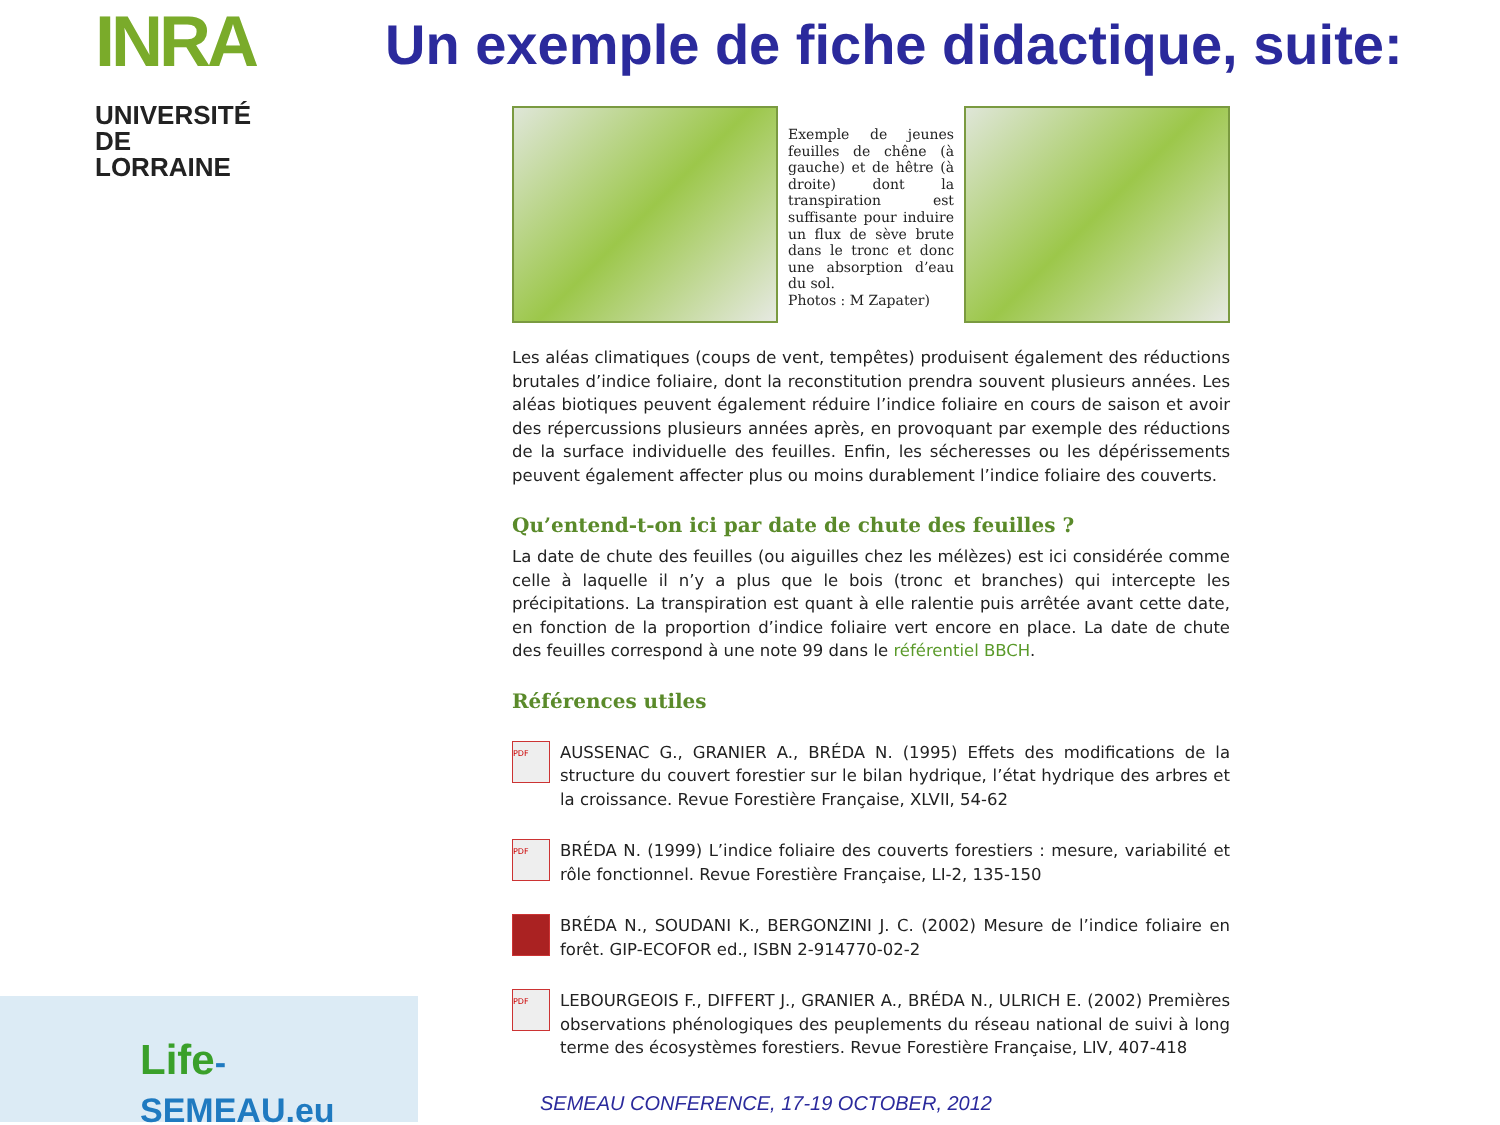INRA
UNIVERSITÉ
DE LORRAINE
Un exemple de fiche didactique, suite:
Exemple de jeunes feuilles de chêne (à gauche) et de hêtre (à droite) dont la transpiration est suffisante pour induire un flux de sève brute dans le tronc et donc une absorption d’eau du sol.
Photos : M Zapater)
Les aléas climatiques (coups de vent, tempêtes) produisent également des réductions brutales d’indice foliaire, dont la reconstitution prendra souvent plusieurs années. Les aléas biotiques peuvent également réduire l’indice foliaire en cours de saison et avoir des répercussions plusieurs années après, en provoquant par exemple des réductions de la surface individuelle des feuilles. Enfin, les sécheresses ou les dépérissements peuvent également affecter plus ou moins durablement l’indice foliaire des couverts.
Qu’entend-t-on ici par date de chute des feuilles ?
La date de chute des feuilles (ou aiguilles chez les mélèzes) est ici considérée comme celle à laquelle il n’y a plus que le bois (tronc et branches) qui intercepte les précipitations. La transpiration est quant à elle ralentie puis arrêtée avant cette date, en fonction de la proportion d’indice foliaire vert encore en place. La date de chute des feuilles correspond à une note 99 dans le référentiel BBCH.
Références utiles
PDF
AUSSENAC G., GRANIER A., BRÉDA N. (1995) Effets des modifications de la structure du couvert forestier sur le bilan hydrique, l’état hydrique des arbres et la croissance. Revue Forestière Française, XLVII, 54-62
PDF
BRÉDA N. (1999) L’indice foliaire des couverts forestiers : mesure, variabilité et rôle fonctionnel. Revue Forestière Française, LI-2, 135-150
BRÉDA N., SOUDANI K., BERGONZINI J. C. (2002) Mesure de l’indice foliaire en forêt. GIP-ECOFOR ed., ISBN 2-914770-02-2
PDF
LEBOURGEOIS F., DIFFERT J., GRANIER A., BRÉDA N., ULRICH E. (2002) Premières observations phénologiques des peuplements du réseau national de suivi à long terme des écosystèmes forestiers. Revue Forestière Française, LIV, 407-418
Life-SEMEAU.eu
SEMEAU CONFERENCE, 17-19 OCTOBER, 2012